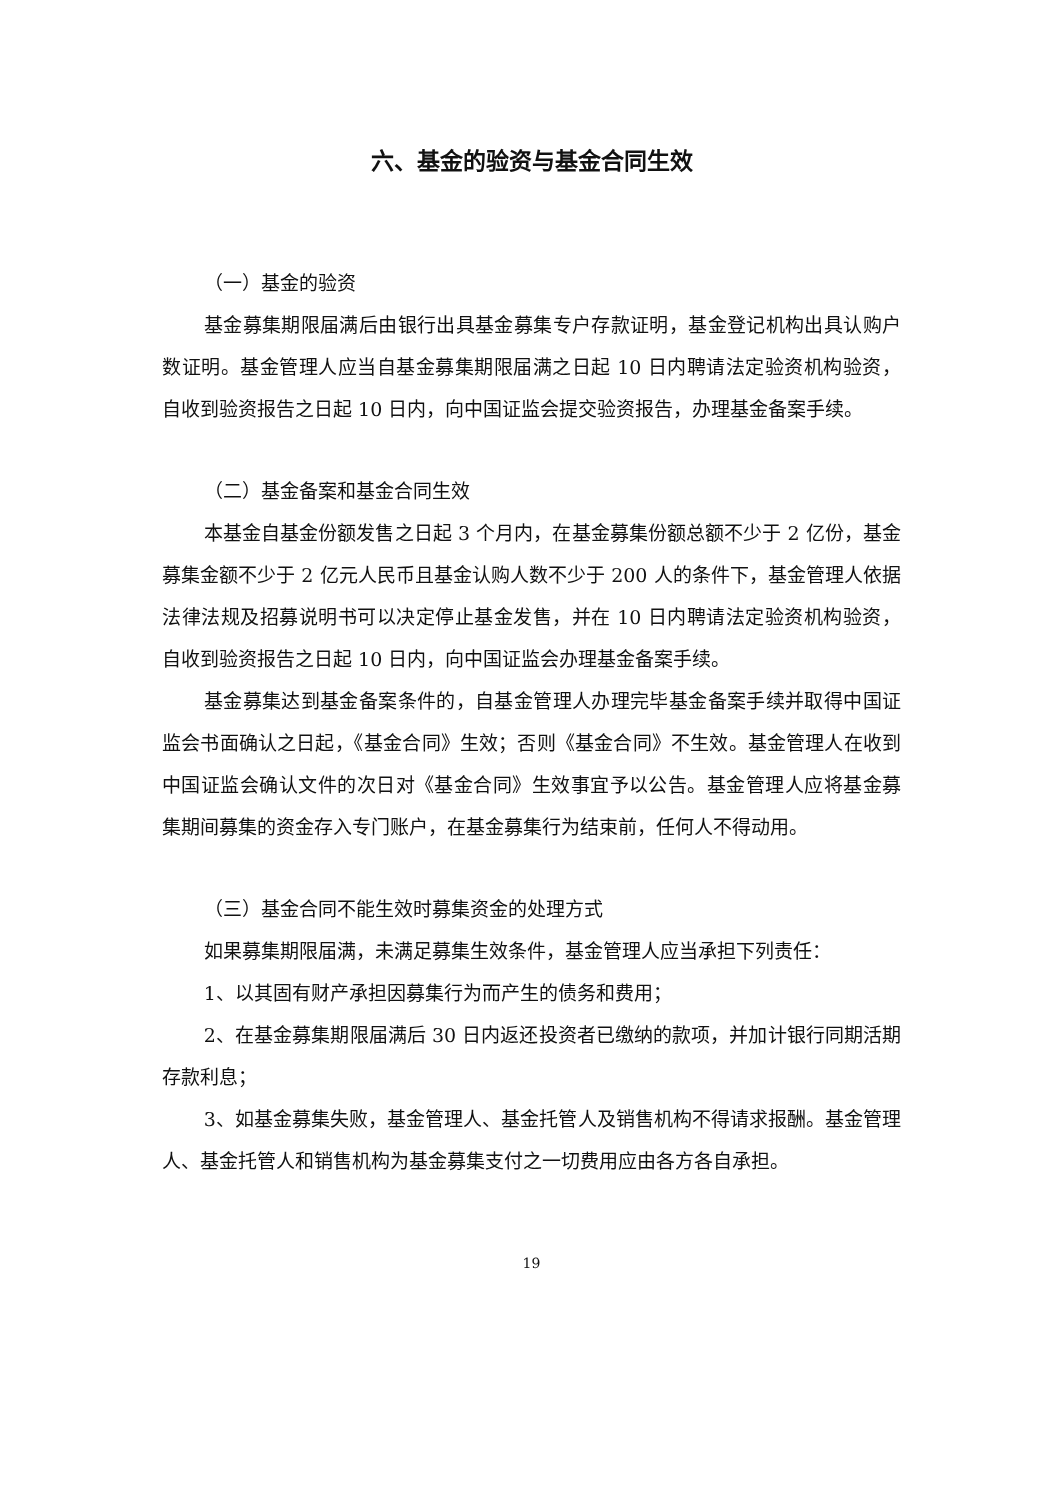六、基金的验资与基金合同生效
（一）基金的验资
基金募集期限届满后由银行出具基金募集专户存款证明，基金登记机构出具认购户数证明。基金管理人应当自基金募集期限届满之日起 10 日内聘请法定验资机构验资，自收到验资报告之日起 10 日内，向中国证监会提交验资报告，办理基金备案手续。
（二）基金备案和基金合同生效
本基金自基金份额发售之日起 3 个月内，在基金募集份额总额不少于 2 亿份，基金募集金额不少于 2 亿元人民币且基金认购人数不少于 200 人的条件下，基金管理人依据法律法规及招募说明书可以决定停止基金发售，并在 10 日内聘请法定验资机构验资，自收到验资报告之日起 10 日内，向中国证监会办理基金备案手续。
基金募集达到基金备案条件的，自基金管理人办理完毕基金备案手续并取得中国证监会书面确认之日起，《基金合同》生效；否则《基金合同》不生效。基金管理人在收到中国证监会确认文件的次日对《基金合同》生效事宜予以公告。基金管理人应将基金募集期间募集的资金存入专门账户，在基金募集行为结束前，任何人不得动用。
（三）基金合同不能生效时募集资金的处理方式
如果募集期限届满，未满足募集生效条件，基金管理人应当承担下列责任：
1、以其固有财产承担因募集行为而产生的债务和费用；
2、在基金募集期限届满后 30 日内返还投资者已缴纳的款项，并加计银行同期活期存款利息；
3、如基金募集失败，基金管理人、基金托管人及销售机构不得请求报酬。基金管理人、基金托管人和销售机构为基金募集支付之一切费用应由各方各自承担。
19